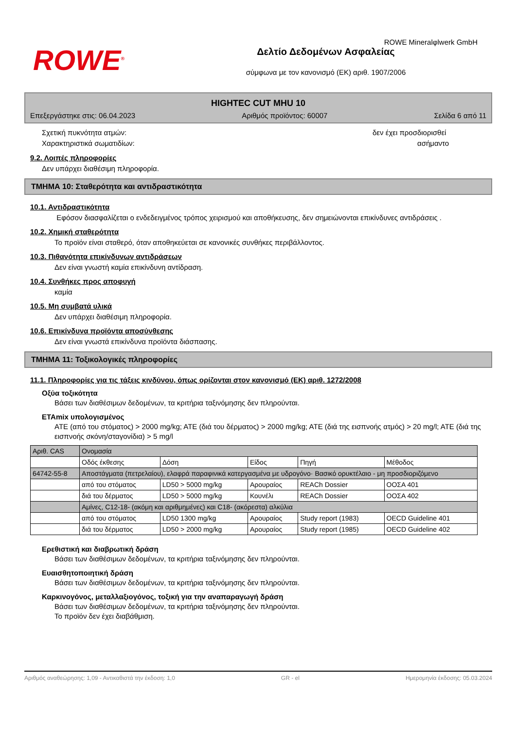ROWE<sup>®</sup>
Δελτίο Δεδομένων Ασφαλείας
σύμφωνα με τον κανονισμό (ΕΚ) αριθ. 1907/2006
ROWE Mineralφlwerk GmbH
HIGHTEC CUT MHU 10
Επεξεργάστηκε στις: 06.04.2023 Αριθμός προϊόντος: 60007 Σελίδα 6 από 11
Σχετική πυκνότητα ατμών: δεν έχει προσδιορισθεί
Χαρακτηριστικά σωματιδίων: ασήμαντο
9.2. Λοιπές πληροφορίες
Δεν υπάρχει διαθέσιμη πληροφορία.
ΤΜΗΜΑ 10: Σταθερότητα και αντιδραστικότητα
10.1. Αντιδραστικότητα
Εφόσον διασφαλίζεται ο ενδεδειγμένος τρόπος χειρισμού και αποθήκευσης, δεν σημειώνονται επικίνδυνες αντιδράσεις .
10.2. Χημική σταθερότητα
Το προϊόν είναι σταθερό, όταν αποθηκεύεται σε κανονικές συνθήκες περιβάλλοντος.
10.3. Πιθανότητα επικίνδυνων αντιδράσεων
Δεν είναι γνωστή καμία επικίνδυνη αντίδραση.
10.4. Συνθήκες προς αποφυγή
καμία
10.5. Μη συμβατά υλικά
Δεν υπάρχει διαθέσιμη πληροφορία.
10.6. Επικίνδυνα προϊόντα αποσύνθεσης
Δεν είναι γνωστά επικίνδυνα προϊόντα διάσπασης.
ΤΜΗΜΑ 11: Τοξικολογικές πληροφορίες
11.1. Πληροφορίες για τις τάξεις κινδύνου, όπως ορίζονται στον κανονισμό (ΕΚ) αριθ. 1272/2008
Οξύα τοξικότητα
Βάσει των διαθέσιμων δεδομένων, τα κριτήρια ταξινόμησης δεν πληρούνται.
ΕΤΑmix υπολογισμένος
ATE (από του στόματος) > 2000 mg/kg; ATE (διά του δέρματος) > 2000 mg/kg; ATE (διά της εισπνοής ατμός) > 20 mg/l; ATE (διά της εισπνοής σκόνη/σταγονίδια) > 5 mg/l
| Αριθ. CAS | Ονομασία | | | | |
| | Οδός έκθεσης | Δόση | Είδος | Πηγή | Μέθοδος |
| 64742-55-8 | Αποστάγματα (πετρελαίου), ελαφρά παραφινικά κατεργασμένα με υδρογόνο· Βασικό ορυκτέλαιο - μη προσδιοριζόμενο | | | | |
| | από του στόματος | LD50 > 5000 mg/kg | Αρουραίος | REACh Dossier | ΟΟΣΑ 401 |
| | διά του δέρματος | LD50 > 5000 mg/kg | Κουνέλι | REACh Dossier | ΟΟΣΑ 402 |
| | Αμίνες, C12-18- (ακόμη και αριθμημένες) και C18- (ακόρεστα) αλκύλια | | | | |
| | από του στόματος | LD50 1300 mg/kg | Αρουραίος | Study report (1983) | OECD Guideline 401 |
| | διά του δέρματος | LD50 > 2000 mg/kg | Αρουραίος | Study report (1985) | OECD Guideline 402 |
Ερεθιστική και διαβρωτική δράση
Βάσει των διαθέσιμων δεδομένων, τα κριτήρια ταξινόμησης δεν πληρούνται.
Ευαισθητοποιητική δράση
Βάσει των διαθέσιμων δεδομένων, τα κριτήρια ταξινόμησης δεν πληρούνται.
Καρκινογόνος, μεταλλαξιογόνος, τοξική για την αναπαραγωγή δράση
Βάσει των διαθέσιμων δεδομένων, τα κριτήρια ταξινόμησης δεν πληρούνται.
Το προϊόν δεν έχει διαβάθμιση.
Αριθμός αναθεώρησης: 1,09 - Αντικαθιστά την έκδοση: 1,0 GR - el Ημερομηνία έκδοσης: 05.03.2024